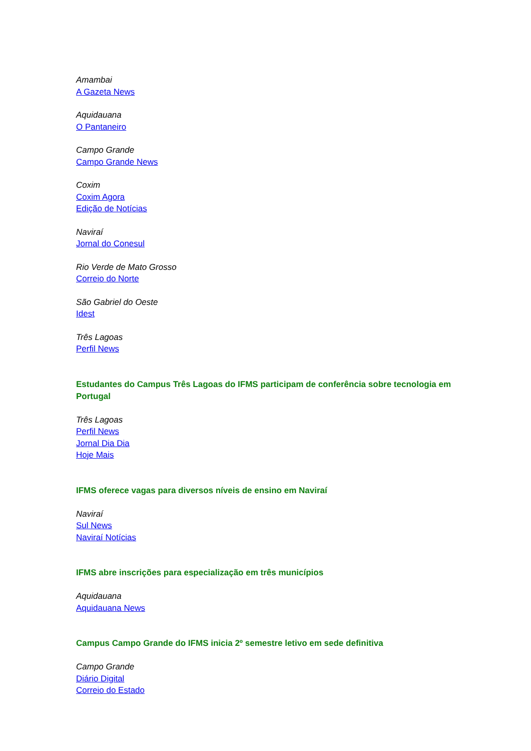Amambai
A Gazeta News
Aquidauana
O Pantaneiro
Campo Grande
Campo Grande News
Coxim
Coxim Agora
Edição de Notícias
Naviraí
Jornal do Conesul
Rio Verde de Mato Grosso
Correio do Norte
São Gabriel do Oeste
Idest
Três Lagoas
Perfil News
Estudantes do Campus Três Lagoas do IFMS participam de conferência sobre tecnologia em Portugal
Três Lagoas
Perfil News
Jornal Dia Dia
Hoje Mais
IFMS oferece vagas para diversos níveis de ensino em Naviraí
Naviraí
Sul News
Naviraí Notícias
IFMS abre inscrições para especialização em três municípios
Aquidauana
Aquidauana News
Campus Campo Grande do IFMS inicia 2º semestre letivo em sede definitiva
Campo Grande
Diário Digital
Correio do Estado